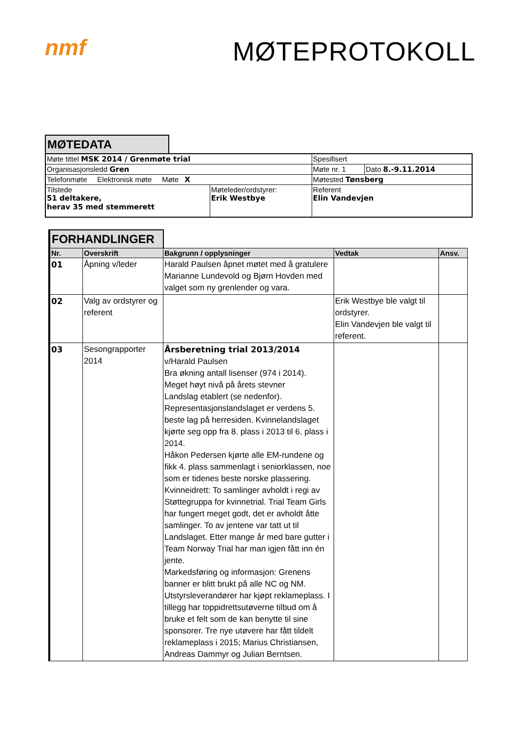nmf
MØTEPROTOKOLL
MØTEDATA
| Møte tittel MSK 2014 / Grenmøte trial | | Spesifisert | |
| Organisasjonsledd Gren | | Møte nr. 1 | Dato 8.-9.11.2014 |
| Telefonmøte Elektronisk møte Møte X | | Møtested Tønsberg | |
| Tilstede 51 deltakere, herav 35 med stemmerett | Møteleder/ordstyrer: Erik Westbye | Referent Elin Vandevjen | |
FORHANDLINGER
| Nr. | Overskrift | Bakgrunn / opplysninger | Vedtak | Ansv. |
| --- | --- | --- | --- | --- |
| 01 | Åpning v/leder | Harald Paulsen åpnet møtet med å gratulere Marianne Lundevold og Bjørn Hovden med valget som ny grenlender og vara. | | |
| 02 | Valg av ordstyrer og referent | | Erik Westbye ble valgt til ordstyrer. Elin Vandevjen ble valgt til referent. | |
| 03 | Sesongrapporter 2014 | Årsberetning trial 2013/2014 v/Harald Paulsen Bra økning antall lisenser (974 i 2014). Meget høyt nivå på årets stevner Landslag etablert (se nedenfor). Representasjonslandslaget er verdens 5. beste lag på herresiden. Kvinnelandslaget kjørte seg opp fra 8. plass i 2013 til 6. plass i 2014. Håkon Pedersen kjørte alle EM-rundene og fikk 4. plass sammenlagt i seniorklassen, noe som er tidenes beste norske plassering. Kvinneidrett: To samlinger avholdt i regi av Støttegruppa for kvinnetrial. Trial Team Girls har fungert meget godt, det er avholdt åtte samlinger. To av jentene var tatt ut til Landslaget. Etter mange år med bare gutter i Team Norway Trial har man igjen fått inn én jente. Markedsføring og informasjon: Grenens banner er blitt brukt på alle NC og NM. Utstyrsleverandører har kjøpt reklameplass. I tillegg har toppidrettsutøverne tilbud om å bruke et felt som de kan benytte til sine sponsorer. Tre nye utøvere har fått tildelt reklameplass i 2015; Marius Christiansen, Andreas Dammyr og Julian Berntsen. | | |